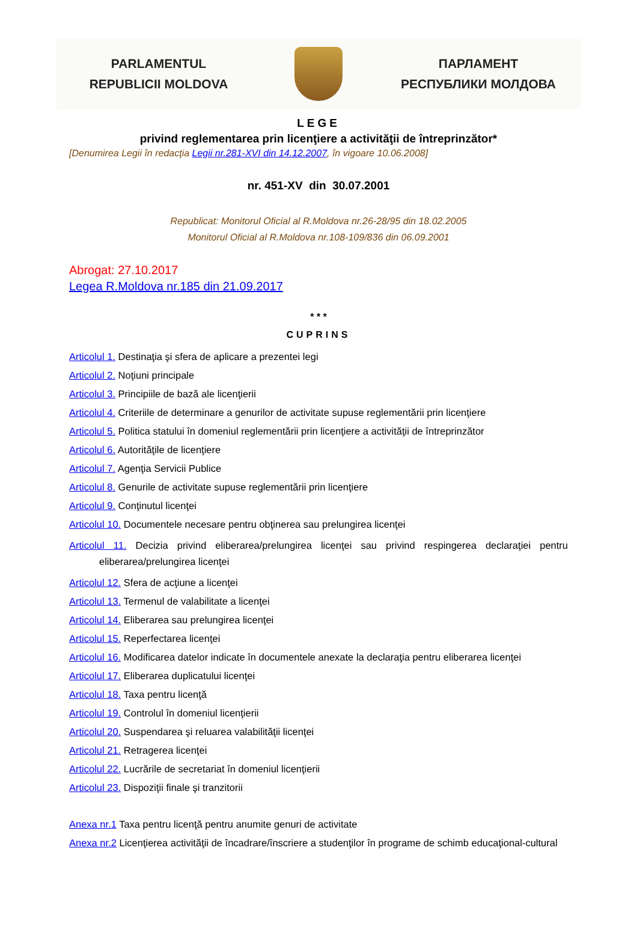PARLAMENTUL
REPUBLICII MOLDOVA
ПАРЛАМЕНТ
РЕСПУБЛИКИ МОЛДОВА
LEGE
privind reglementarea prin licenţiere a activităţii de întreprinzător*
[Denumirea Legii în redacţia Legii nr.281-XVI din 14.12.2007, în vigoare 10.06.2008]
nr. 451-XV din 30.07.2001
Republicat: Monitorul Oficial al R.Moldova nr.26-28/95 din 18.02.2005
Monitorul Oficial al R.Moldova nr.108-109/836 din 06.09.2001
Abrogat: 27.10.2017
Legea R.Moldova nr.185 din 21.09.2017
* * *
CUPRINS
Articolul 1. Destinaţia şi sfera de aplicare a prezentei legi
Articolul 2. Noţiuni principale
Articolul 3. Principiile de bază ale licenţierii
Articolul 4. Criteriile de determinare a genurilor de activitate supuse reglementării prin licenţiere
Articolul 5. Politica statului în domeniul reglementării prin licenţiere a activităţii de întreprinzător
Articolul 6. Autorităţile de licenţiere
Articolul 7. Agenţia Servicii Publice
Articolul 8. Genurile de activitate supuse reglementării prin licenţiere
Articolul 9. Conţinutul licenţei
Articolul 10. Documentele necesare pentru obţinerea sau prelungirea licenţei
Articolul 11. Decizia privind eliberarea/prelungirea licenţei sau privind respingerea declaraţiei pentru eliberarea/prelungirea licenţei
Articolul 12. Sfera de acţiune a licenţei
Articolul 13. Termenul de valabilitate a licenţei
Articolul 14. Eliberarea sau prelungirea licenţei
Articolul 15. Reperfectarea licenţei
Articolul 16. Modificarea datelor indicate în documentele anexate la declaraţia pentru eliberarea licenţei
Articolul 17. Eliberarea duplicatului licenţei
Articolul 18. Taxa pentru licenţă
Articolul 19. Controlul în domeniul licenţierii
Articolul 20. Suspendarea şi reluarea valabilităţii licenţei
Articolul 21. Retragerea licenţei
Articolul 22. Lucrările de secretariat în domeniul licenţierii
Articolul 23. Dispoziţii finale şi tranzitorii
Anexa nr.1 Taxa pentru licenţă pentru anumite genuri de activitate
Anexa nr.2 Licenţierea activităţii de încadrare/înscriere a studenţilor în programe de schimb educaţional-cultural